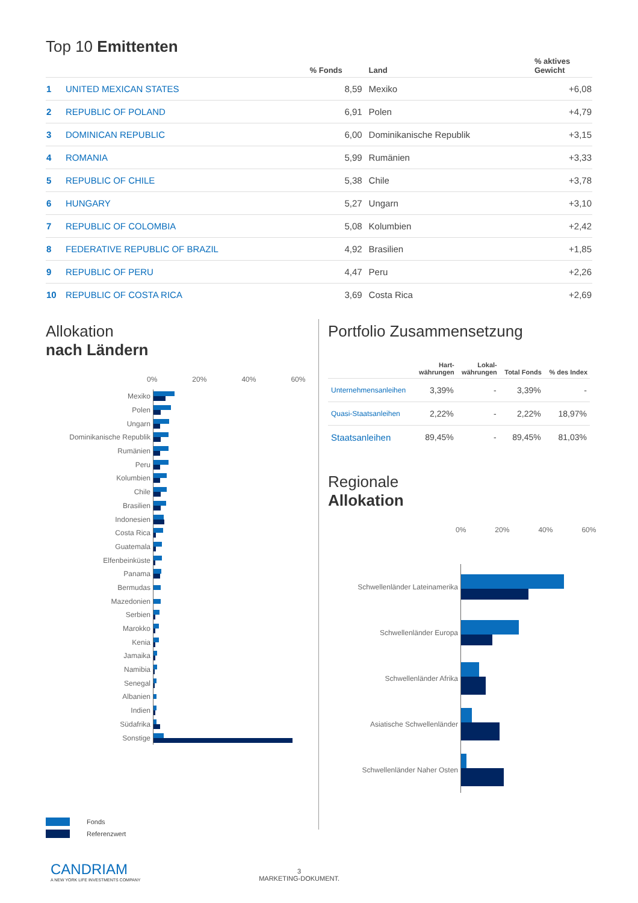Top 10 Emittenten
| | | % Fonds | Land | % aktives Gewicht |
| --- | --- | --- | --- | --- |
| 1 | UNITED MEXICAN STATES | 8,59 | Mexiko | +6,08 |
| 2 | REPUBLIC OF POLAND | 6,91 | Polen | +4,79 |
| 3 | DOMINICAN REPUBLIC | 6,00 | Dominikanische Republik | +3,15 |
| 4 | ROMANIA | 5,99 | Rumänien | +3,33 |
| 5 | REPUBLIC OF CHILE | 5,38 | Chile | +3,78 |
| 6 | HUNGARY | 5,27 | Ungarn | +3,10 |
| 7 | REPUBLIC OF COLOMBIA | 5,08 | Kolumbien | +2,42 |
| 8 | FEDERATIVE REPUBLIC OF BRAZIL | 4,92 | Brasilien | +1,85 |
| 9 | REPUBLIC OF PERU | 4,47 | Peru | +2,26 |
| 10 | REPUBLIC OF COSTA RICA | 3,69 | Costa Rica | +2,69 |
Allokation
nach Ländern
0% 20% 40% 60%
Mexiko
Polen
Ungarn
Dominikanische Republik
Rumänien
Peru
Kolumbien
Chile
Brasilien
Indonesien
Costa Rica
Guatemala
Elfenbeinküste
Panama
Bermudas
Mazedonien
Serbien
Marokko
Kenia
Jamaika
Namibia
Senegal
Albanien
Indien
Südafrika
Sonstige
Portfolio Zusammensetzung
| | Hart- währungen | Lokal- währungen | Total Fonds | % des Index |
| --- | --- | --- | --- | --- |
| Unternehmensanleihen | 3,39% | - | 3,39% | - |
| Quasi-Staatsanleihen | 2,22% | - | 2,22% | 18,97% |
| Staatsanleihen | 89,45% | - | 89,45% | 81,03% |
Regionale
Allokation
0% 20% 40% 60%
Schwellenländer Lateinamerika
Schwellenländer Europa
Schwellenländer Afrika
Asiatische Schwellenländer
Schwellenländer Naher Osten
Fonds
Referenzwert
CANDRIAM
A NEW YORK LIFE INVESTMENTS COMPANY
3
MARKETING-DOKUMENT.